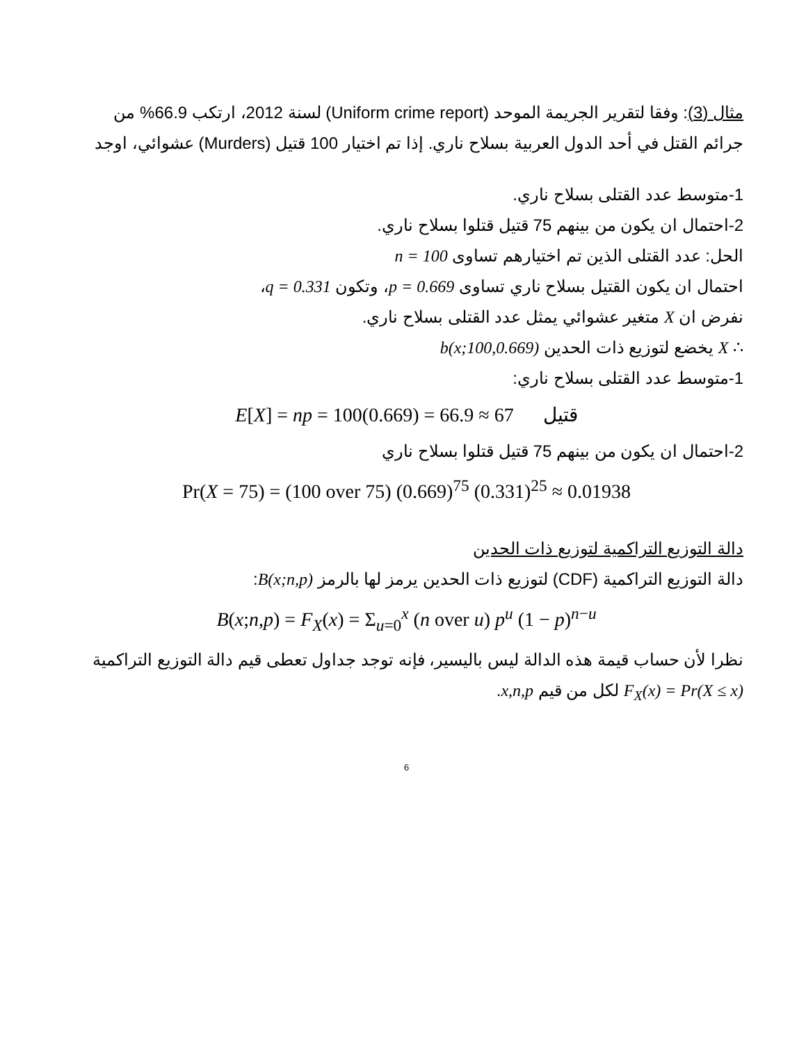مثال (3): وفقا لتقرير الجريمة الموحد (Uniform crime report) لسنة 2012، ارتكب 66.9% من جرائم القتل في أحد الدول العربية بسلاح ناري. إذا تم اختيار 100 قتيل (Murders) عشوائي، اوجد
1-متوسط عدد القتلى بسلاح ناري.
2-احتمال ان يكون من بينهم 75 قتيل قتلوا بسلاح ناري.
الحل: عدد القتلى الذين تم اختيارهم تساوى n = 100
احتمال ان يكون القتيل بسلاح ناري تساوى p = 0.669، وتكون q = 0.331،
نفرض ان X متغير عشوائي يمثل عدد القتلى بسلاح ناري.
∴ X يخضع لتوزيع ذات الحدين b(x;100,0.669)
1-متوسط عدد القتلى بسلاح ناري:
E[X] = np = 100(0.669) = 66.9 ≈ 67 قتيل
2-احتمال ان يكون من بينهم 75 قتيل قتلوا بسلاح ناري
Pr(X = 75) = (100 over 75) (0.669)<sup>75</sup> (0.331)<sup>25</sup> ≈ 0.01938
دالة التوزيع التراكمية لتوزيع ذات الحدين
دالة التوزيع التراكمية (CDF) لتوزيع ذات الحدين يرمز لها بالرمز B(x;n,p):
B(x;n,p) = F<sub>X</sub>(x) = Σ<sub>u=0</sub><sup>x</sup> (n over u) p<sup>u</sup> (1 − p)<sup>n−u</sup>
نظرا لأن حساب قيمة هذه الدالة ليس باليسير، فإنه توجد جداول تعطى قيم دالة التوزيع التراكمية F<sub>X</sub>(x) = Pr(X ≤ x) لكل من قيم x,n,p.
6